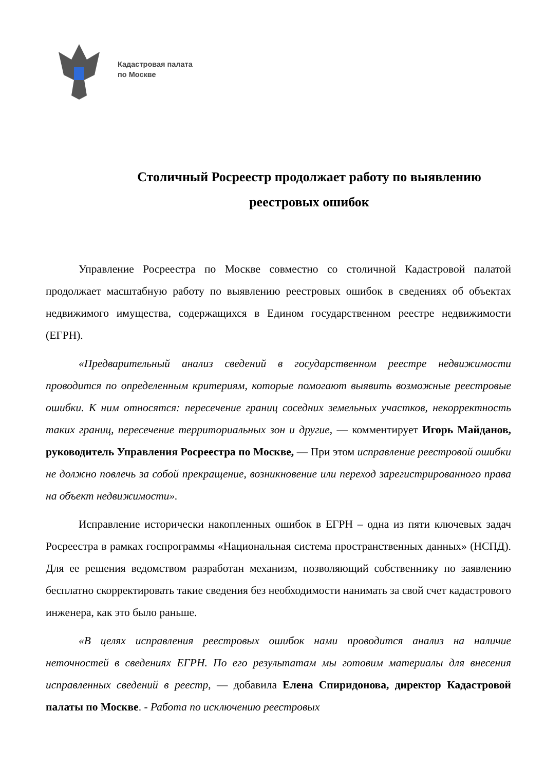Кадастровая палата
по Москве
Столичный Росреестр продолжает работу по выявлению реестровых ошибок
Управление Росреестра по Москве совместно со столичной Кадастровой палатой продолжает масштабную работу по выявлению реестровых ошибок в сведениях об объектах недвижимого имущества, содержащихся в Едином государственном реестре недвижимости (ЕГРН).
«Предварительный анализ сведений в государственном реестре недвижимости проводится по определенным критериям, которые помогают выявить возможные реестровые ошибки. К ним относятся: пересечение границ соседних земельных участков, некорректность таких границ, пересечение территориальных зон и другие, — комментирует Игорь Майданов, руководитель Управления Росреестра по Москве, — При этом исправление реестровой ошибки не должно повлечь за собой прекращение, возникновение или переход зарегистрированного права на объект недвижимости».
Исправление исторически накопленных ошибок в ЕГРН – одна из пяти ключевых задач Росреестра в рамках госпрограммы «Национальная система пространственных данных» (НСПД). Для ее решения ведомством разработан механизм, позволяющий собственнику по заявлению бесплатно скорректировать такие сведения без необходимости нанимать за свой счет кадастрового инженера, как это было раньше.
«В целях исправления реестровых ошибок нами проводится анализ на наличие неточностей в сведениях ЕГРН. По его результатам мы готовим материалы для внесения исправленных сведений в реестр, — добавила Елена Спиридонова, директор Кадастровой палаты по Москве. - Работа по исключению реестровых